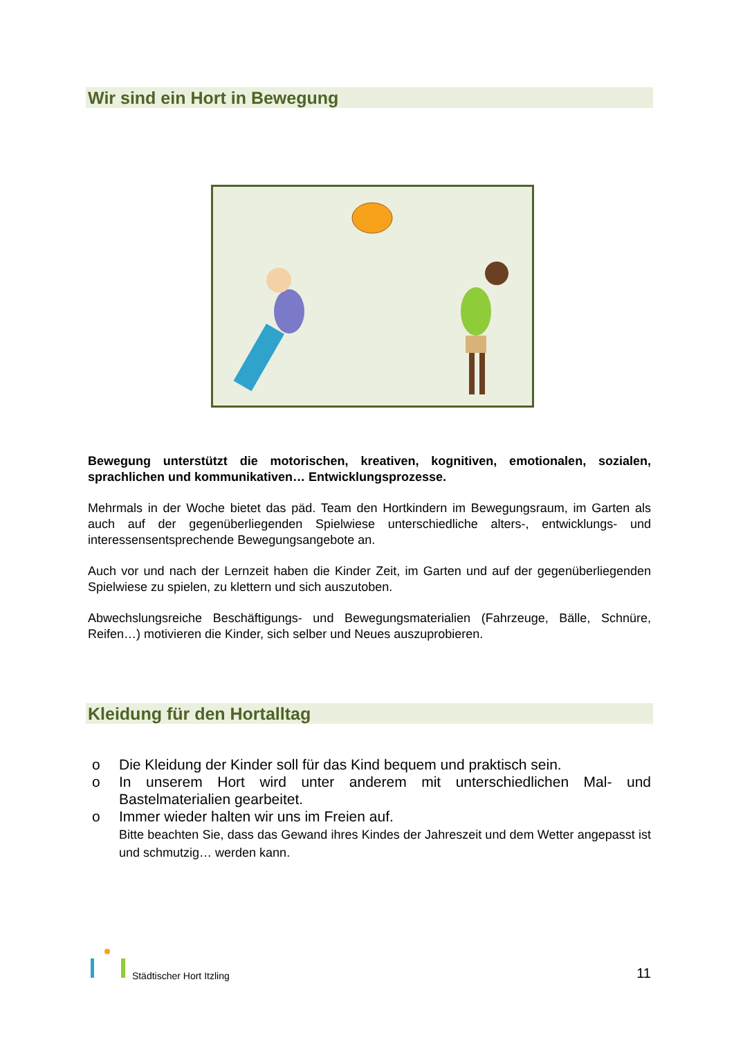Wir sind ein Hort in Bewegung
Bewegung unterstützt die motorischen, kreativen, kognitiven, emotionalen, sozialen, sprachlichen und kommunikativen… Entwicklungsprozesse.
Mehrmals in der Woche bietet das päd. Team den Hortkindern im Bewegungsraum, im Garten als auch auf der gegenüberliegenden Spielwiese unterschiedliche alters-, entwicklungs- und interessensentsprechende Bewegungsangebote an.
Auch vor und nach der Lernzeit haben die Kinder Zeit, im Garten und auf der gegenüberliegenden Spielwiese zu spielen, zu klettern und sich auszutoben.
Abwechslungsreiche Beschäftigungs- und Bewegungsmaterialien (Fahrzeuge, Bälle, Schnüre, Reifen…) motivieren die Kinder, sich selber und Neues auszuprobieren.
Kleidung für den Hortalltag
o Die Kleidung der Kinder soll für das Kind bequem und praktisch sein.
o In unserem Hort wird unter anderem mit unterschiedlichen Mal- und Bastelmaterialien gearbeitet.
o Immer wieder halten wir uns im Freien auf.
Bitte beachten Sie, dass das Gewand ihres Kindes der Jahreszeit und dem Wetter angepasst ist und schmutzig… werden kann.
Städtischer Hort Itzling
11